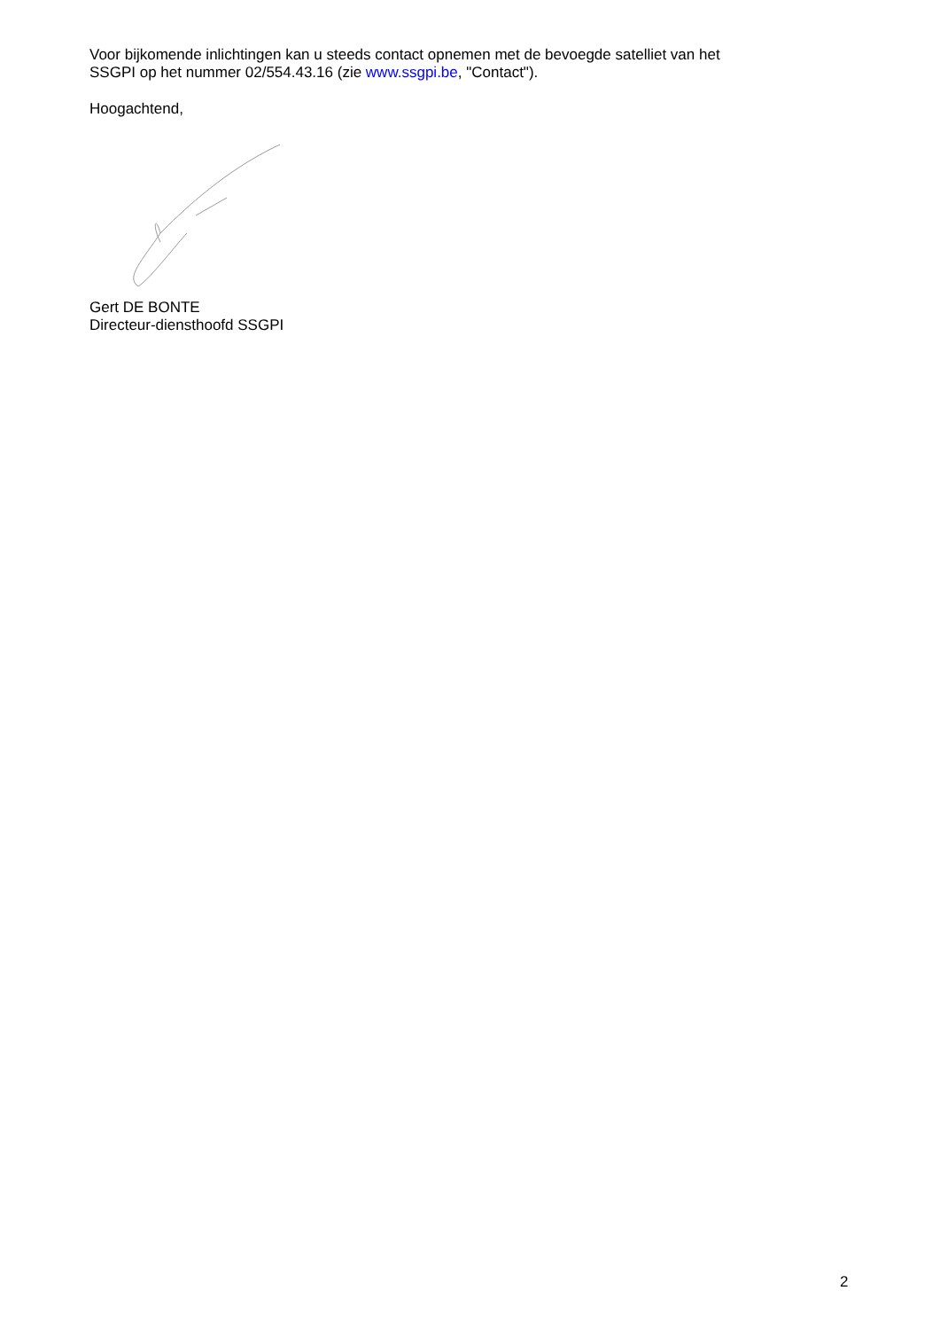Voor bijkomende inlichtingen kan u steeds contact opnemen met de bevoegde satelliet van het
SSGPI op het nummer 02/554.43.16 (zie www.ssgpi.be, "Contact").
Hoogachtend,
Gert DE BONTE
Directeur-diensthoofd SSGPI
2